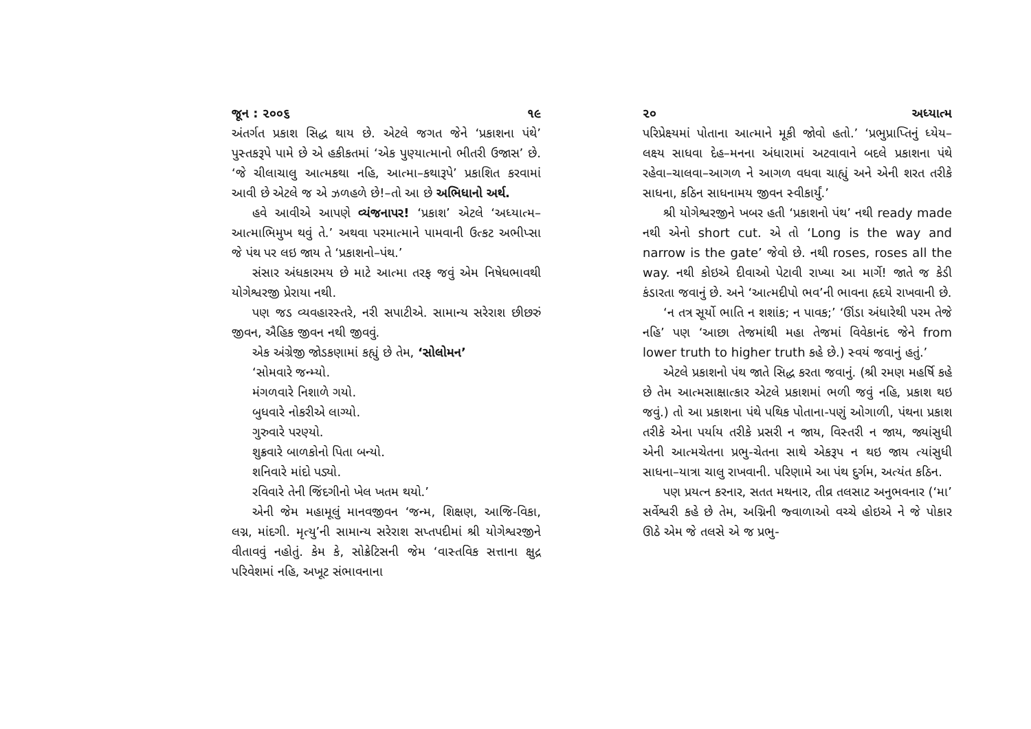જૂન : ૨૦૦૬ ૧૯
અંતર્ગત પ્રકાશ સિદ્ધ થાય છે. એટલે જગત જેને ‘પ્રકાશના પંથે’ પુસ્તકરૂપે પામે છે એ હકીકતમાં ‘એક પુણ્યાત્માનો ભીતરી ઉજાસ’ છે. ‘જે ચીલાચાલુ આત્મકથા નહિ, આત્મા–કથારૂપે’ પ્રકાશિત કરવામાં આવી છે એટલે જ એ ઝળહળે છે!–તો આ છે અભિધાનો અર્થ.
હવે આવીએ આપણે વ્યંજનાપર! ‘પ્રકાશ’ એટલે ‘અધ્યાત્મ–આત્માભિમુખ થવું તે.’ અથવા પરમાત્માને પામવાની ઉત્કટ અભીપ્સા જે પંથ પર લઇ જાય તે ‘પ્રકાશનો–પંથ.’
સંસાર અંધકારમય છે માટે આત્મા તરફ જવું એમ નિષેધભાવથી યોગેશ્વરજી પ્રેરાયા નથી.
પણ જડ વ્યવહારસ્તરે, નરી સપાટીએ. સામાન્ય સરેરાશ છીછરું જીવન, ઐહિક જીવન નથી જીવવું.
એક અંગ્રેજી જોડકણામાં કહ્યું છે તેમ, ‘સોલોમન’
‘સોમવારે જન્મ્યો.
મંગળવારે નિશાળે ગયો.
બુધવારે નોકરીએ લાગ્યો.
ગુરુવારે પરણ્યો.
શુક્રવારે બાળકોનો પિતા બન્યો.
શનિવારે માંદો પડ્યો.
રવિવારે તેની જિંદગીનો ખેલ ખતમ થયો.’
એની જેમ મહામૂલું માનવજીવન ‘જન્મ, શિક્ષણ, આજિ-વિકા, લગ્ન, માંદગી. મૃત્યુ’ની સામાન્ય સરેરાશ સપ્તપદીમાં શ્રી યોગેશ્વરજીને વીતાવવું નહોતું. કેમ કે, સોક્રેટિસની જેમ ‘વાસ્તવિક સત્તાના ક્ષુદ્ર પરિવેશમાં નહિ, અખૂટ સંભાવનાના
૨૦ અધ્યાત્મ
પરિપ્રેક્ષ્યમાં પોતાના આત્માને મૂકી જોવો હતો.’ ‘પ્રભુપ્રાપ્તિનું ધ્યેય–લક્ષ્ય સાધવા દેહ–મનના અંધારામાં અટવાવાને બદલે પ્રકાશના પંથે રહેવા–ચાલવા–આગળ ને આગળ વધવા ચાહ્યું અને એની શરત તરીકે સાધના, કઠિન સાધનામય જીવન સ્વીકાર્યું.’
શ્રી યોગેશ્વરજીને ખબર હતી ‘પ્રકાશનો પંથ’ નથી ready made નથી એનો short cut. એ તો ‘Long is the way and narrow is the gate’ જેવો છે. નથી roses, roses all the way. નથી કોઇએ દીવાઓ પેટાવી રાખ્યા આ માર્ગે! જાતે જ કેડી કંડારતા જવાનું છે. અને ‘આત્મદીપો ભવ’ની ભાવના હૃદયે રાખવાની છે.
‘ન તત્ર સૂર્યો ભાતિ ન શશાંક; ન પાવક;’ ‘ઊંડા અંધારેથી પરમ તેજે નહિ’ પણ ‘આછા તેજમાંથી મહા તેજમાં વિવેકાનંદ જેને from lower truth to higher truth કહે છે.) સ્વયં જવાનું હતું.’
એટલે પ્રકાશનો પંથ જાતે સિદ્ધ કરતા જવાનું. (શ્રી રમણ મહર્ષિ કહે છે તેમ આત્મસાક્ષાત્કાર એટલે પ્રકાશમાં ભળી જવું નહિ, પ્રકાશ થઇ જવું.) તો આ પ્રકાશના પંથે પથિક પોતાના-પણું ઓગાળી, પંથના પ્રકાશ તરીકે એના પર્યાય તરીકે પ્રસરી ન જાય, વિસ્તરી ન જાય, જ્યાંસુધી એની આત્મચેતના પ્રભુ-ચેતના સાથે એકરૂપ ન થઇ જાય ત્યાંસુધી સાધના–યાત્રા ચાલુ રાખવાની. પરિણામે આ પંથ દુર્ગમ, અત્યંત કઠિન.
પણ પ્રયત્ન કરનાર, સતત મથનાર, તીવ્ર તલસાટ અનુભવનાર (‘મા’ સર્વેશ્વરી કહે છે તેમ, અગ્નિની જ્વાળાઓ વચ્ચે હોઇએ ને જે પોકાર ઊઠે એમ જે તલસે એ જ પ્રભુ-